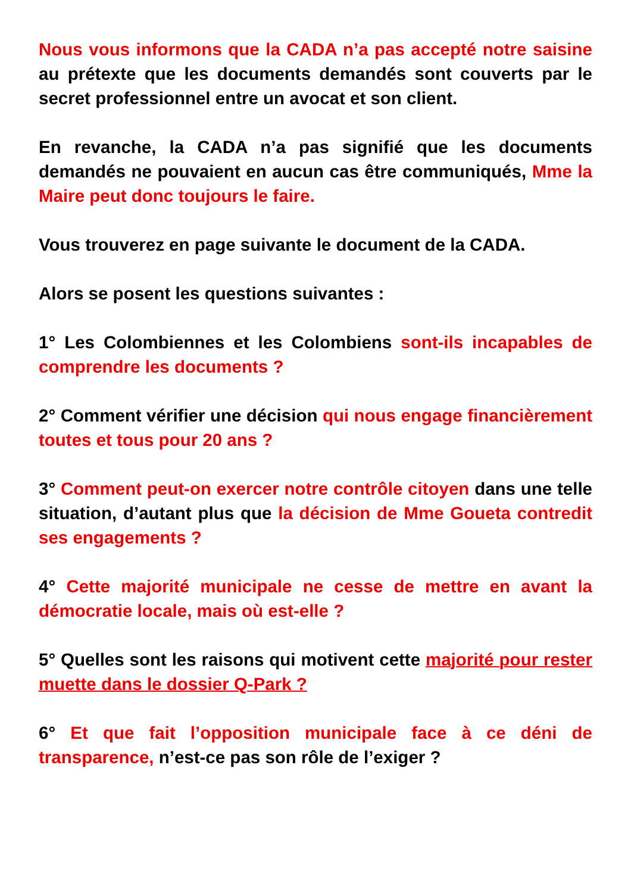Nous vous informons que la CADA n’a pas accepté notre saisine au prétexte que les documents demandés sont couverts par le secret professionnel entre un avocat et son client.
En revanche, la CADA n’a pas signifié que les documents demandés ne pouvaient en aucun cas être communiqués, Mme la Maire peut donc toujours le faire.
Vous trouverez en page suivante le document de la CADA.
Alors se posent les questions suivantes :
1° Les Colombiennes et les Colombiens sont-ils incapables de comprendre les documents ?
2° Comment vérifier une décision qui nous engage financièrement toutes et tous pour 20 ans ?
3° Comment peut-on exercer notre contrôle citoyen dans une telle situation, d’autant plus que la décision de Mme Goueta contredit ses engagements ?
4° Cette majorité municipale ne cesse de mettre en avant la démocratie locale, mais où est-elle ?
5° Quelles sont les raisons qui motivent cette majorité pour rester muette dans le dossier Q-Park ?
6° Et que fait l’opposition municipale face à ce déni de transparence, n’est-ce pas son rôle de l’exiger ?